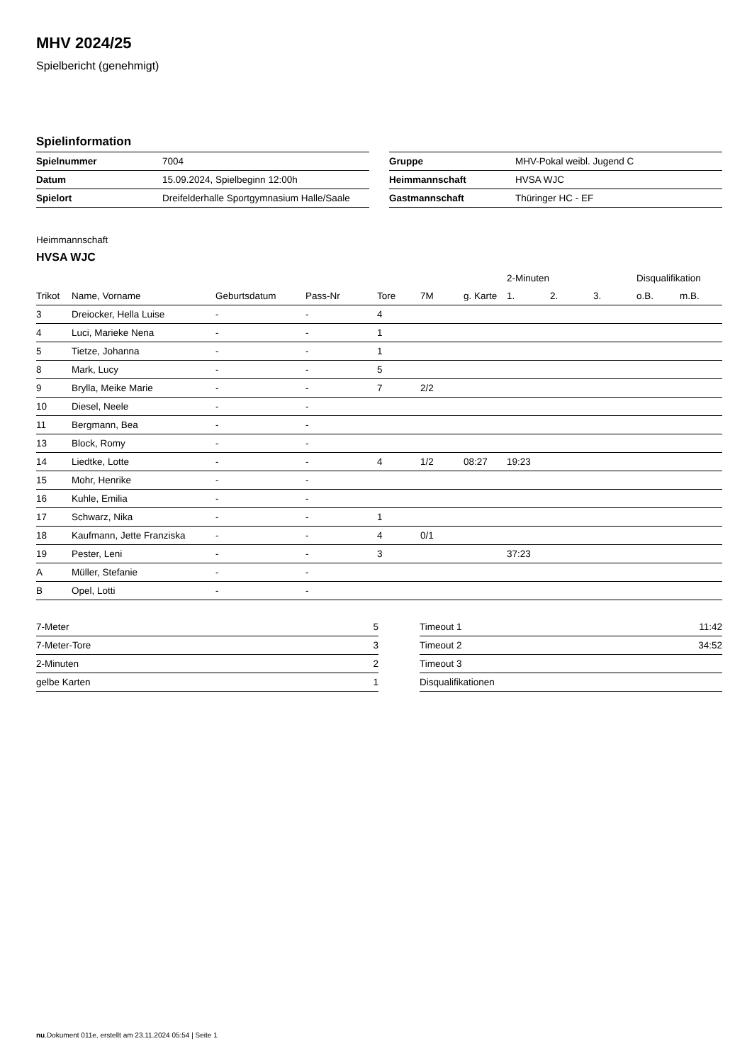MHV 2024/25
Spielbericht (genehmigt)
Spielinformation
| Spielnummer | 7004 |
| Datum | 15.09.2024, Spielbeginn 12:00h |
| Spielort | Dreifelderhalle Sportgymnasium Halle/Saale |
| Gruppe | MHV-Pokal weibl. Jugend C |
| Heimmannschaft | HVSA WJC |
| Gastmannschaft | Thüringer HC - EF |
Heimmannschaft
HVSA WJC
| | | | | | | | 2-Minuten | | | Disqualifikation | |
| --- | --- | --- | --- | --- | --- | --- | --- | --- | --- | --- | --- |
| Trikot | Name, Vorname | Geburtsdatum | Pass-Nr | Tore | 7M | g. Karte | 1. | 2. | 3. | o.B. | m.B. |
| 3 | Dreiocker, Hella Luise | - | - | 4 | | | | | | | |
| 4 | Luci, Marieke Nena | - | - | 1 | | | | | | | |
| 5 | Tietze, Johanna | - | - | 1 | | | | | | | |
| 8 | Mark, Lucy | - | - | 5 | | | | | | | |
| 9 | Brylla, Meike Marie | - | - | 7 | 2/2 | | | | | | |
| 10 | Diesel, Neele | - | - | | | | | | | | |
| 11 | Bergmann, Bea | - | - | | | | | | | | |
| 13 | Block, Romy | - | - | | | | | | | | |
| 14 | Liedtke, Lotte | - | - | 4 | 1/2 | 08:27 | 19:23 | | | | |
| 15 | Mohr, Henrike | - | - | | | | | | | | |
| 16 | Kuhle, Emilia | - | - | | | | | | | | |
| 17 | Schwarz, Nika | - | - | 1 | | | | | | | |
| 18 | Kaufmann, Jette Franziska | - | - | 4 | 0/1 | | | | | | |
| 19 | Pester, Leni | - | - | 3 | | | 37:23 | | | | |
| A | Müller, Stefanie | - | - | | | | | | | | |
| B | Opel, Lotti | - | - | | | | | | | | |
| 7-Meter | 5 |
| 7-Meter-Tore | 3 |
| 2-Minuten | 2 |
| gelbe Karten | 1 |
| Timeout 1 | 11:42 |
| Timeout 2 | 34:52 |
| Timeout 3 | |
| Disqualifikationen | |
nu.Dokument 011e, erstellt am 23.11.2024 05:54 | Seite 1